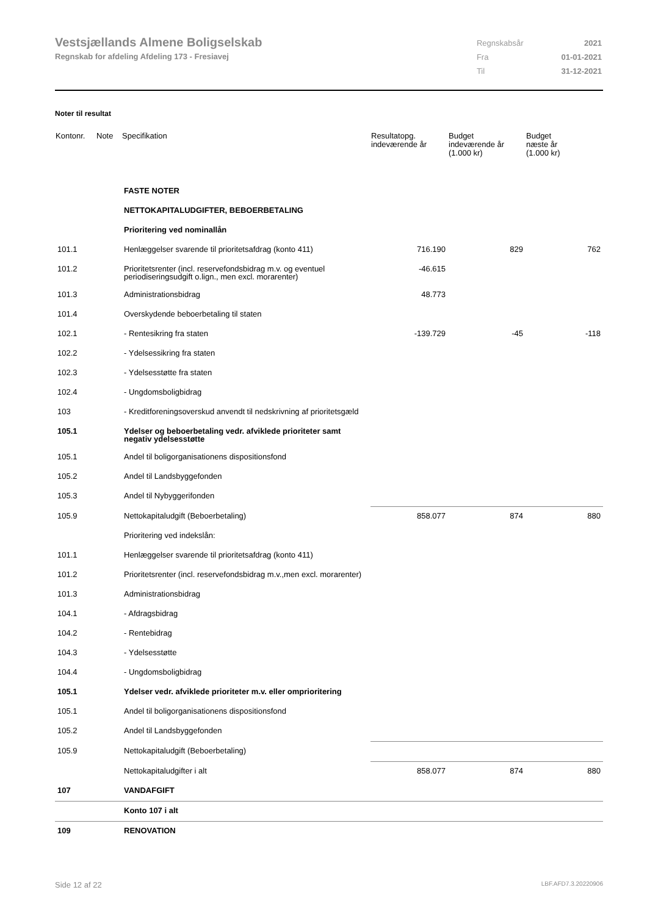Vestsjællands Almene Boligselskab
Regnskab for afdeling Afdeling 173 - Fresiavej
| Regnskabsår | 2021 |
| Fra | 01-01-2021 |
| Til | 31-12-2021 |
Noter til resultat
| Kontonr. | Note | Specifikation | Resultatopg. indeværende år | Budget indeværende år (1.000 kr) | Budget næste år (1.000 kr) |
| --- | --- | --- | --- | --- | --- |
| | | FASTE NOTER | | | |
| | | NETTOKAPITALUDGIFTER, BEBOERBETALING | | | |
| | | Prioritering ved nominallån | | | |
| 101.1 | | Henlæggelser svarende til prioritetsafdrag (konto 411) | 716.190 | 829 | 762 |
| 101.2 | | Prioritetsrenter (incl. reservefondsbidrag m.v. og eventuel periodiseringsudgift o.lign., men excl. morarenter) | -46.615 | | |
| 101.3 | | Administrationsbidrag | 48.773 | | |
| 101.4 | | Overskydende beboerbetaling til staten | | | |
| 102.1 | | - Rentesikring fra staten | -139.729 | -45 | -118 |
| 102.2 | | - Ydelsessikring fra staten | | | |
| 102.3 | | - Ydelsesstøtte fra staten | | | |
| 102.4 | | - Ungdomsboligbidrag | | | |
| 103 | | - Kreditforeningsoverskud anvendt til nedskrivning af prioritetsgæld | | | |
| 105.1 | | Ydelser og beboerbetaling vedr. afviklede prioriteter samt negativ ydelsesstøtte | | | |
| 105.1 | | Andel til boligorganisationens dispositionsfond | | | |
| 105.2 | | Andel til Landsbyggefonden | | | |
| 105.3 | | Andel til Nybyggerifonden | | | |
| 105.9 | | Nettokapitaludgift (Beboerbetaling) | 858.077 | 874 | 880 |
| | | Prioritering ved indekslån: | | | |
| 101.1 | | Henlæggelser svarende til prioritetsafdrag (konto 411) | | | |
| 101.2 | | Prioritetsrenter (incl. reservefondsbidrag m.v.,men excl. morarenter) | | | |
| 101.3 | | Administrationsbidrag | | | |
| 104.1 | | - Afdragsbidrag | | | |
| 104.2 | | - Rentebidrag | | | |
| 104.3 | | - Ydelsesstøtte | | | |
| 104.4 | | - Ungdomsboligbidrag | | | |
| 105.1 | | Ydelser vedr. afviklede prioriteter m.v. eller omprioritering | | | |
| 105.1 | | Andel til boligorganisationens dispositionsfond | | | |
| 105.2 | | Andel til Landsbyggefonden | | | |
| 105.9 | | Nettokapitaludgift (Beboerbetaling) | | | |
| | | Nettokapitaludgifter i alt | 858.077 | 874 | 880 |
| 107 | | VANDAFGIFT | | | |
| | | Konto 107 i alt | | | |
| 109 | | RENOVATION | | | |
Side 12 af 22 LBF.AFD7.3.20220906